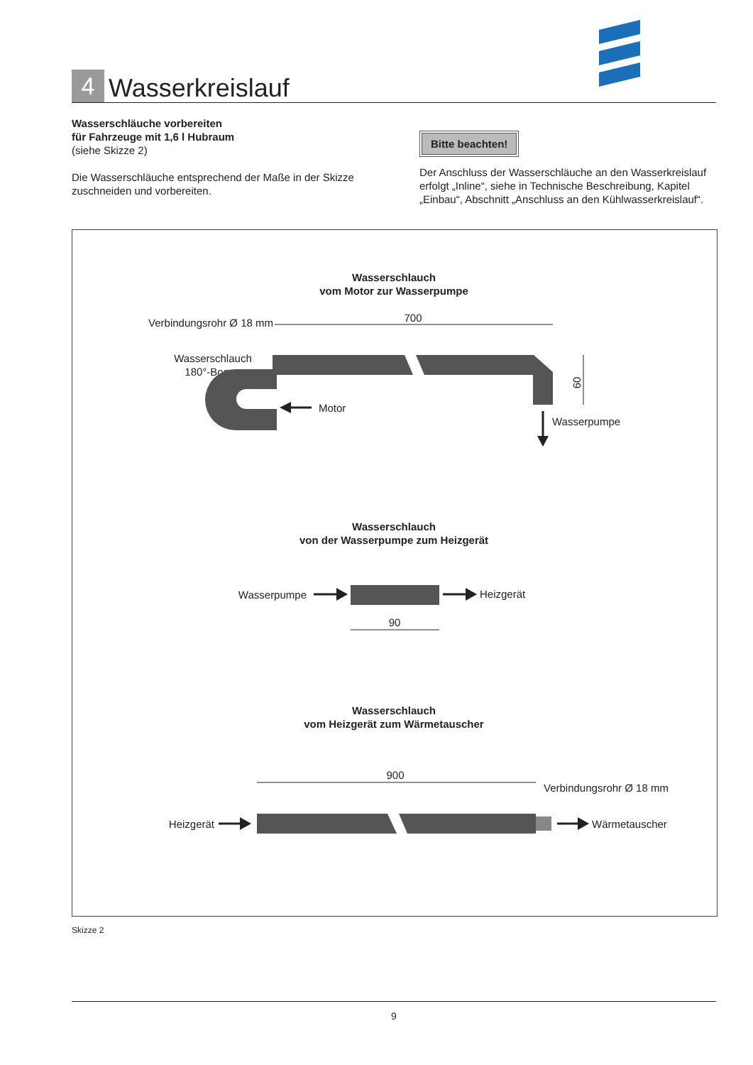4
Wasserkreislauf
Wasserschläuche vorbereiten
für Fahrzeuge mit 1,6 l Hubraum
(siehe Skizze 2)
Die Wasserschläuche entsprechend der Maße in der Skizze zuschneiden und vorbereiten.
Bitte beachten!
Der Anschluss der Wasserschläuche an den Wasserkreislauf erfolgt „Inline“, siehe in Technische Beschreibung, Kapitel „Einbau“, Abschnitt „Anschluss an den Kühlwasserkreislauf“.
Wasserschlauch
vom Motor zur Wasserpumpe
Verbindungsrohr Ø 18 mm
Wasserschlauch
180°-Bogen
700
60
Motor
Wasserpumpe
Wasserschlauch
von der Wasserpumpe zum Heizgerät
Wasserpumpe
Heizgerät
90
Wasserschlauch
vom Heizgerät zum Wärmetauscher
900
Verbindungsrohr Ø 18 mm
Heizgerät
Wärmetauscher
Skizze 2
9